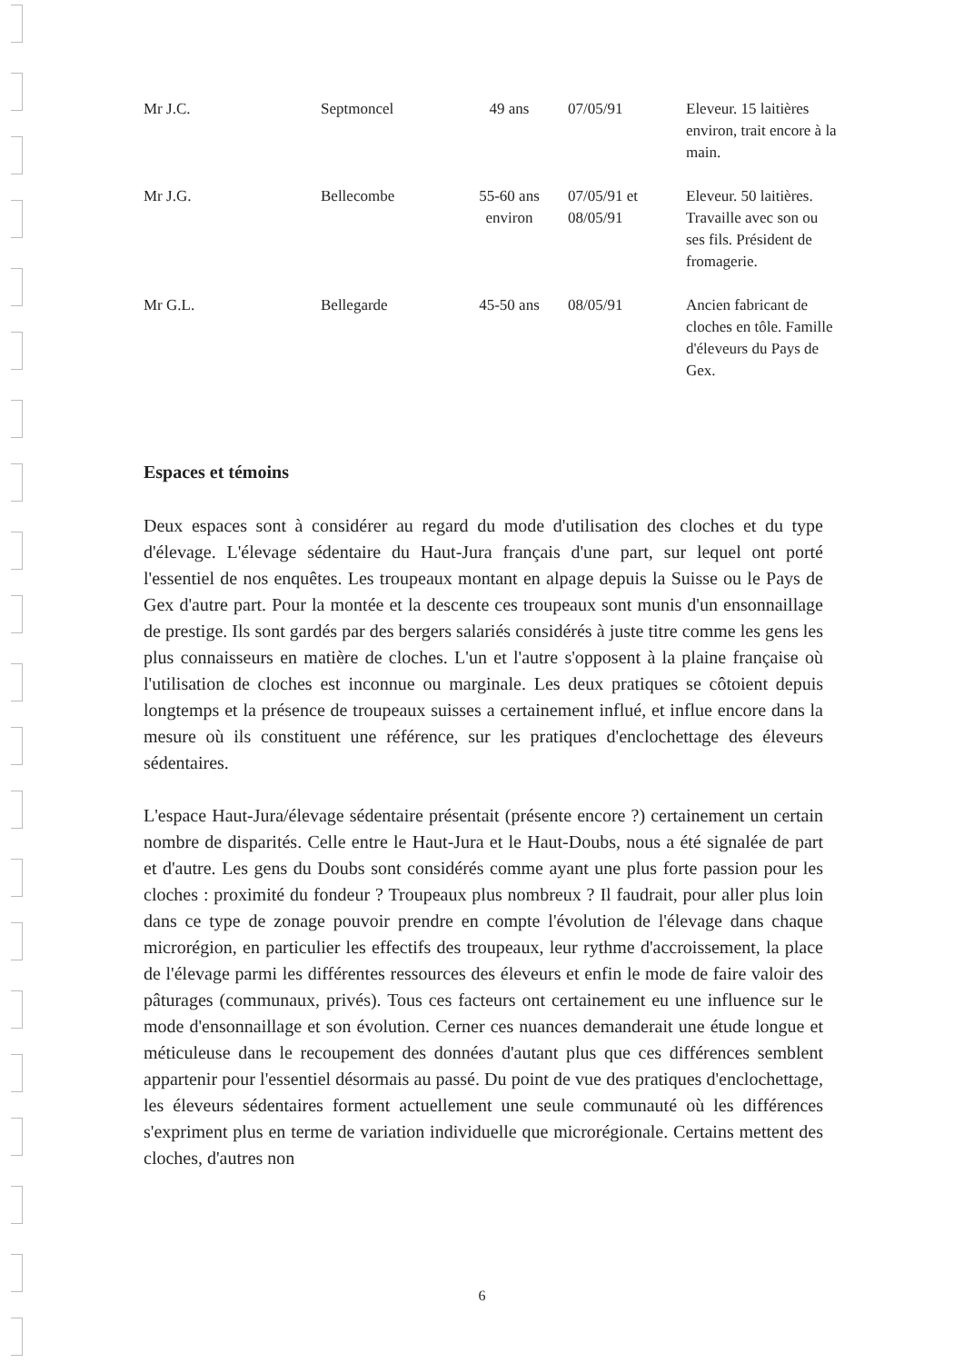| Mr J.C. | Septmoncel | 49 ans | 07/05/91 | Eleveur. 15 laitières environ, trait encore à la main. |
| Mr J.G. | Bellecombe | 55-60 ans environ | 07/05/91 et 08/05/91 | Eleveur. 50 laitières. Travaille avec son ou ses fils. Président de fromagerie. |
| Mr G.L. | Bellegarde | 45-50 ans | 08/05/91 | Ancien fabricant de cloches en tôle. Famille d'éleveurs du Pays de Gex. |
Espaces et témoins
Deux espaces sont à considérer au regard du mode d'utilisation des cloches et du type d'élevage. L'élevage sédentaire du Haut-Jura français d'une part, sur lequel ont porté l'essentiel de nos enquêtes. Les troupeaux montant en alpage depuis la Suisse ou le Pays de Gex d'autre part. Pour la montée et la descente ces troupeaux sont munis d'un ensonnaillage de prestige. Ils sont gardés par des bergers salariés considérés à juste titre comme les gens les plus connaisseurs en matière de cloches. L'un et l'autre s'opposent à la plaine française où l'utilisation de cloches est inconnue ou marginale. Les deux pratiques se côtoient depuis longtemps et la présence de troupeaux suisses a certainement influé, et influe encore dans la mesure où ils constituent une référence, sur les pratiques d'enclochettage des éleveurs sédentaires.
L'espace Haut-Jura/élevage sédentaire présentait (présente encore ?) certainement un certain nombre de disparités. Celle entre le Haut-Jura et le Haut-Doubs, nous a été signalée de part et d'autre. Les gens du Doubs sont considérés comme ayant une plus forte passion pour les cloches : proximité du fondeur ? Troupeaux plus nombreux ? Il faudrait, pour aller plus loin dans ce type de zonage pouvoir prendre en compte l'évolution de l'élevage dans chaque microrégion, en particulier les effectifs des troupeaux, leur rythme d'accroissement, la place de l'élevage parmi les différentes ressources des éleveurs et enfin le mode de faire valoir des pâturages (communaux, privés). Tous ces facteurs ont certainement eu une influence sur le mode d'ensonnaillage et son évolution. Cerner ces nuances demanderait une étude longue et méticuleuse dans le recoupement des données d'autant plus que ces différences semblent appartenir pour l'essentiel désormais au passé. Du point de vue des pratiques d'enclochettage, les éleveurs sédentaires forment actuellement une seule communauté où les différences s'expriment plus en terme de variation individuelle que microrégionale. Certains mettent des cloches, d'autres non
6